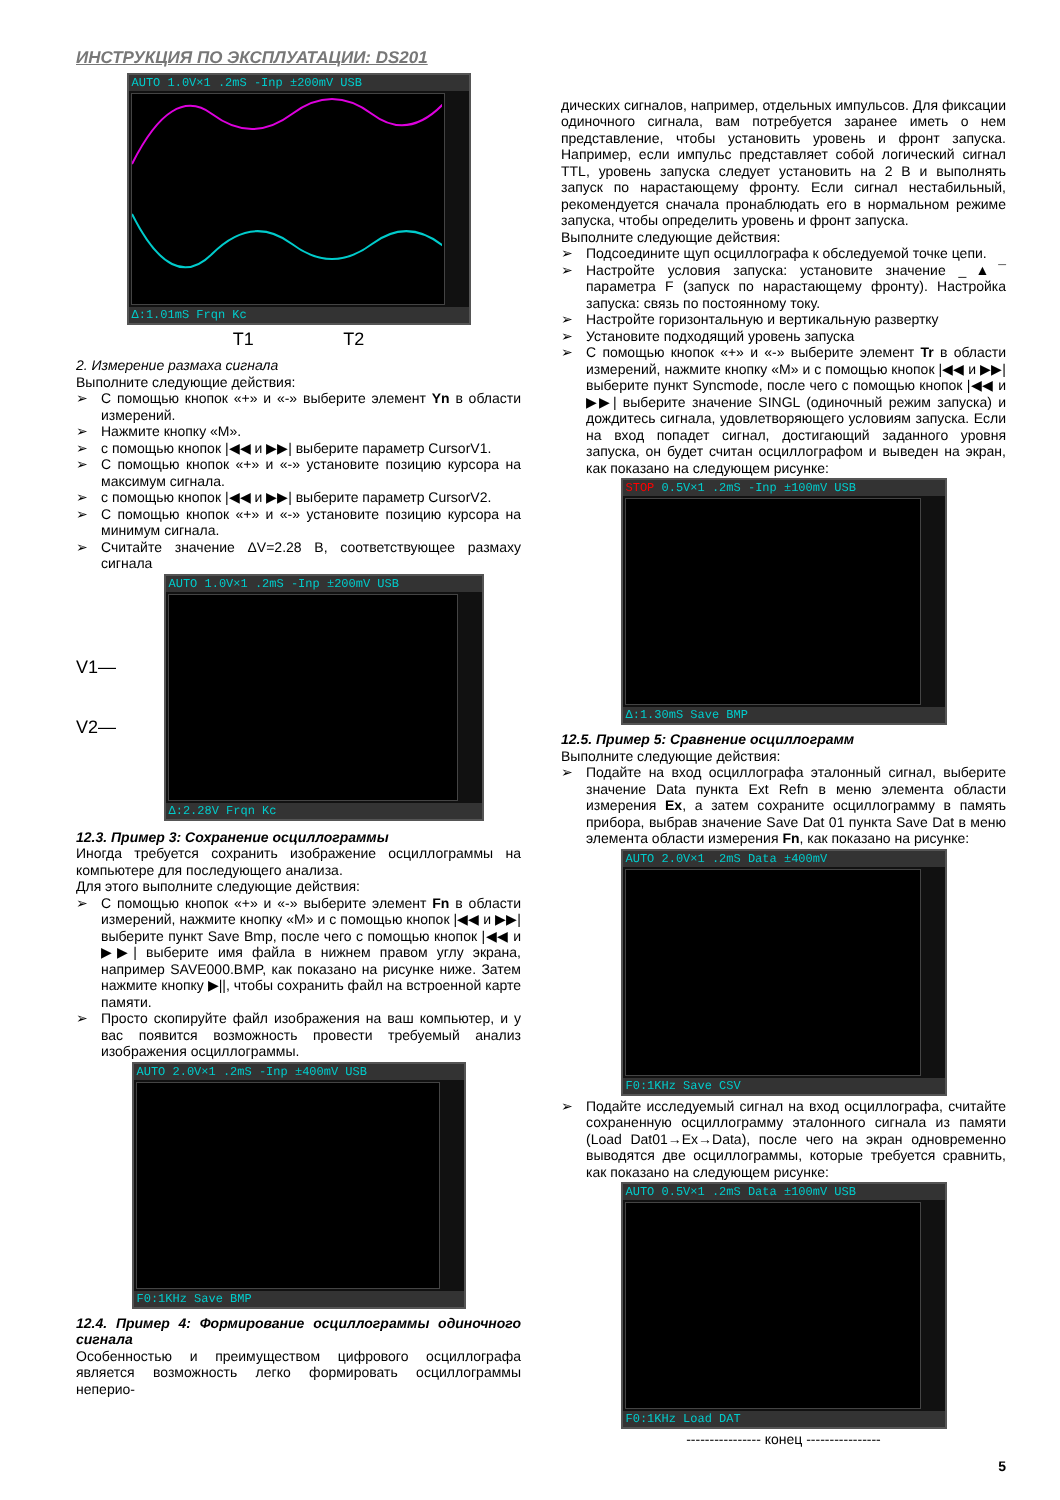ИНСТРУКЦИЯ ПО ЭКСПЛУАТАЦИИ: DS201
AUTO 1.0V×1 .2mS -Inp ±200mV USB
Δ:1.01mS Frqn Kc
T1 T2
2. Измерение размаха сигнала
Выполните следующие действия:
➢ С помощью кнопок «+» и «-» выберите элемент Yn в области измерений.
➢ Нажмите кнопку «M».
➢ с помощью кнопок |◀◀ и ▶▶| выберите параметр CursorV1.
➢ С помощью кнопок «+» и «-» установите позицию курсора на максимум сигнала.
➢ с помощью кнопок |◀◀ и ▶▶| выберите параметр CursorV2.
➢ С помощью кнопок «+» и «-» установите позицию курсора на минимум сигнала.
➢ Считайте значение ΔV=2.28 В, соответствующее размаху сигнала
V1— V2—
AUTO 1.0V×1 .2mS -Inp ±200mV USB
Δ:2.28V Frqn Kc
12.3. Пример 3: Сохранение осциллограммы
Иногда требуется сохранить изображение осциллограммы на компьютере для последующего анализа.
Для этого выполните следующие действия:
➢ С помощью кнопок «+» и «-» выберите элемент Fn в области измерений, нажмите кнопку «M» и с помощью кнопок |◀◀ и ▶▶| выберите пункт Save Bmp, после чего с помощью кнопок |◀◀ и ▶▶| выберите имя файла в нижнем правом углу экрана, например SAVE000.BMP, как показано на рисунке ниже. Затем нажмите кнопку ▶||, чтобы сохранить файл на встроенной карте памяти.
➢ Просто скопируйте файл изображения на ваш компьютер, и у вас появится возможность провести требуемый анализ изображения осциллограммы.
AUTO 2.0V×1 .2mS -Inp ±400mV USB
F0:1KHz Save BMP
12.4. Пример 4: Формирование осциллограммы одиночного сигнала
Особенностью и преимуществом цифрового осциллографа является возможность легко формировать осциллограммы неперио-
дических сигналов, например, отдельных импульсов. Для фиксации одиночного сигнала, вам потребуется заранее иметь о нем представление, чтобы установить уровень и фронт запуска. Например, если импульс представляет собой логический сигнал TTL, уровень запуска следует установить на 2 В и выполнять запуск по нарастающему фронту. Если сигнал нестабильный, рекомендуется сначала пронаблюдать его в нормальном режиме запуска, чтобы определить уровень и фронт запуска.
Выполните следующие действия:
➢ Подсоедините щуп осциллографа к обследуемой точке цепи.
➢ Настройте условия запуска: установите значение _▲¯ параметра F (запуск по нарастающему фронту). Настройка запуска: связь по постоянному току.
➢ Настройте горизонтальную и вертикальную развертку
➢ Установите подходящий уровень запуска
➢ С помощью кнопок «+» и «-» выберите элемент Tr в области измерений, нажмите кнопку «M» и с помощью кнопок |◀◀ и ▶▶| выберите пункт Syncmode, после чего с помощью кнопок |◀◀ и ▶▶| выберите значение SINGL (одиночный режим запуска) и дождитесь сигнала, удовлетворяющего условиям запуска. Если на вход попадет сигнал, достигающий заданного уровня запуска, он будет считан осциллографом и выведен на экран, как показано на следующем рисунке:
STOP 0.5V×1 .2mS -Inp ±100mV USB
Δ:1.30mS Save BMP
12.5. Пример 5: Сравнение осциллограмм
Выполните следующие действия:
➢ Подайте на вход осциллографа эталонный сигнал, выберите значение Data пункта Ext Refn в меню элемента области измерения Ex, а затем сохраните осциллограмму в память прибора, выбрав значение Save Dat 01 пункта Save Dat в меню элемента области измерения Fn, как показано на рисунке:
AUTO 2.0V×1 .2mS Data ±400mV
F0:1KHz Save CSV
➢ Подайте исследуемый сигнал на вход осциллографа, считайте сохраненную осциллограмму эталонного сигнала из памяти (Load Dat01→Ex→Data), после чего на экран одновременно выводятся две осциллограммы, которые требуется сравнить, как показано на следующем рисунке:
AUTO 0.5V×1 .2mS Data ±100mV USB
F0:1KHz Load DAT
---------------- конец ----------------
5